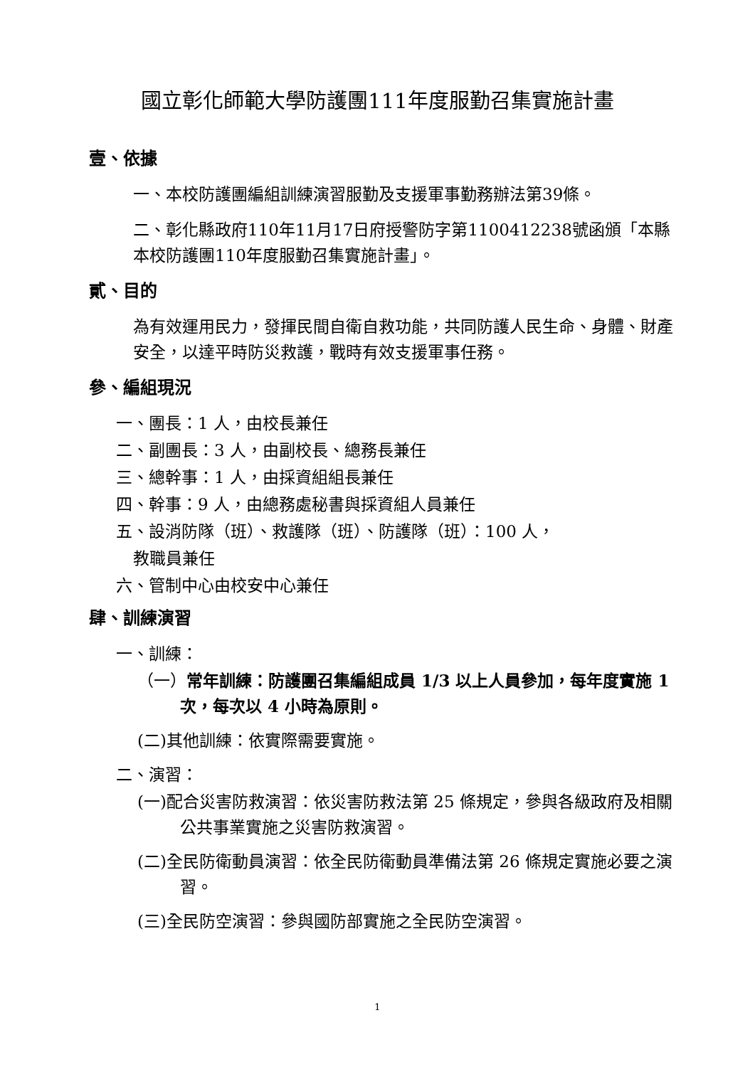國立彰化師範大學防護團111年度服勤召集實施計畫
壹、依據
一、本校防護團編組訓練演習服勤及支援軍事勤務辦法第39條。
二、彰化縣政府110年11月17日府授警防字第1100412238號函頒「本縣本校防護團110年度服勤召集實施計畫」。
貳、目的
為有效運用民力，發揮民間自衛自救功能，共同防護人民生命、身體、財產安全，以達平時防災救護，戰時有效支援軍事任務。
參、編組現況
一、團長：1 人，由校長兼任
二、副團長：3 人，由副校長、總務長兼任
三、總幹事：1 人，由採資組組長兼任
四、幹事：9 人，由總務處秘書與採資組人員兼任
五、設消防隊（班）、救護隊（班）、防護隊（班）：100 人，
教職員兼任
六、管制中心由校安中心兼任
肆、訓練演習
一、訓練：
（一）常年訓練：防護團召集編組成員 1/3 以上人員參加，每年度實施 1 次，每次以 4 小時為原則。
(二)其他訓練：依實際需要實施。
二、演習：
(一)配合災害防救演習：依災害防救法第 25 條規定，參與各級政府及相關公共事業實施之災害防救演習。
(二)全民防衛動員演習：依全民防衛動員準備法第 26 條規定實施必要之演習。
(三)全民防空演習：參與國防部實施之全民防空演習。
1